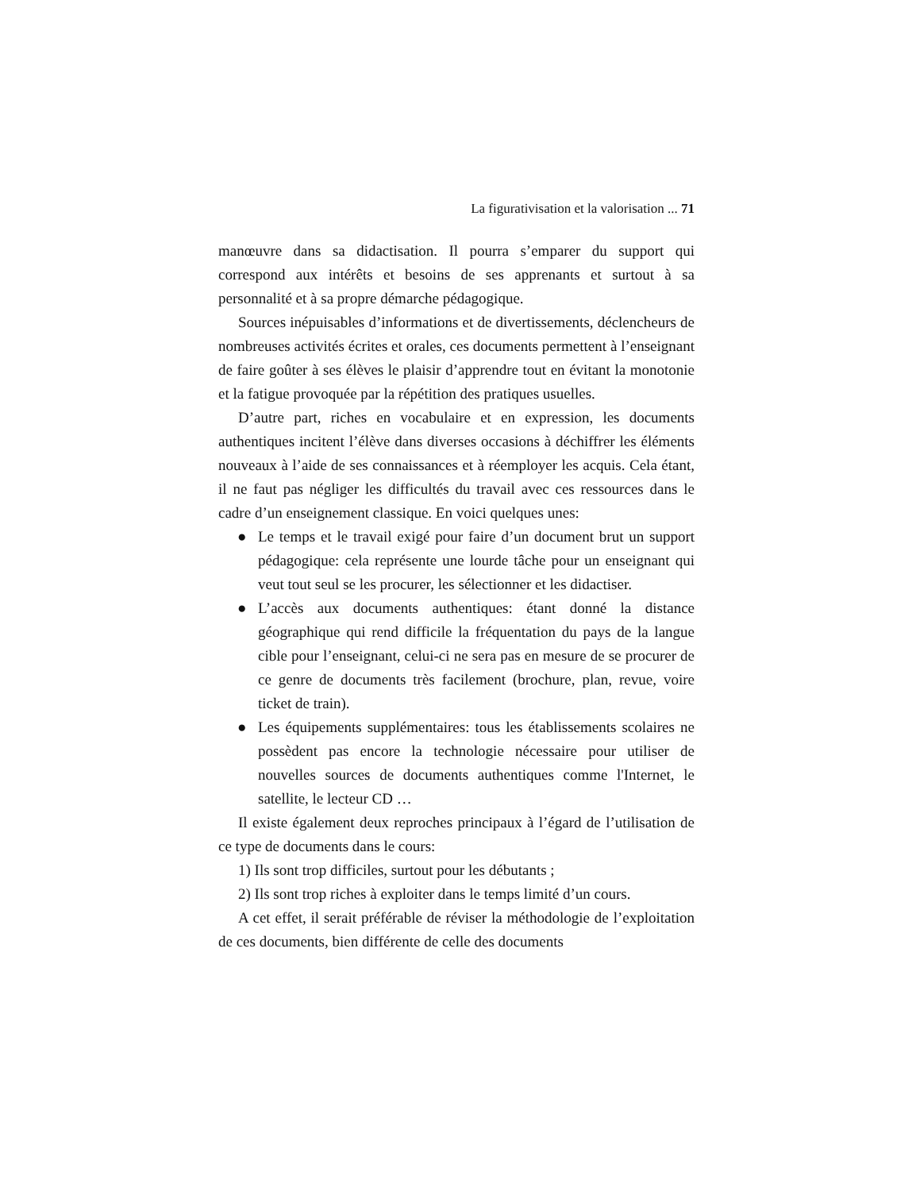La figurativisation et la valorisation ... 71
manœuvre dans sa didactisation. Il pourra s’emparer du support qui correspond aux intérêts et besoins de ses apprenants et surtout à sa personnalité et à sa propre démarche pédagogique.
Sources inépuisables d’informations et de divertissements, déclencheurs de nombreuses activités écrites et orales, ces documents permettent à l’enseignant de faire goûter à ses élèves le plaisir d’apprendre tout en évitant la monotonie et la fatigue provoquée par la répétition des pratiques usuelles.
D’autre part, riches en vocabulaire et en expression, les documents authentiques incitent l’élève dans diverses occasions à déchiffrer les éléments nouveaux à l’aide de ses connaissances et à réemployer les acquis. Cela étant, il ne faut pas négliger les difficultés du travail avec ces ressources dans le cadre d’un enseignement classique. En voici quelques unes:
● Le temps et le travail exigé pour faire d’un document brut un support pédagogique: cela représente une lourde tâche pour un enseignant qui veut tout seul se les procurer, les sélectionner et les didactiser.
● L’accès aux documents authentiques: étant donné la distance géographique qui rend difficile la fréquentation du pays de la langue cible pour l’enseignant, celui-ci ne sera pas en mesure de se procurer de ce genre de documents très facilement (brochure, plan, revue, voire ticket de train).
● Les équipements supplémentaires: tous les établissements scolaires ne possèdent pas encore la technologie nécessaire pour utiliser de nouvelles sources de documents authentiques comme l'Internet, le satellite, le lecteur CD …
Il existe également deux reproches principaux à l’égard de l’utilisation de ce type de documents dans le cours:
1) Ils sont trop difficiles, surtout pour les débutants ;
2) Ils sont trop riches à exploiter dans le temps limité d’un cours.
A cet effet, il serait préférable de réviser la méthodologie de l’exploitation de ces documents, bien différente de celle des documents